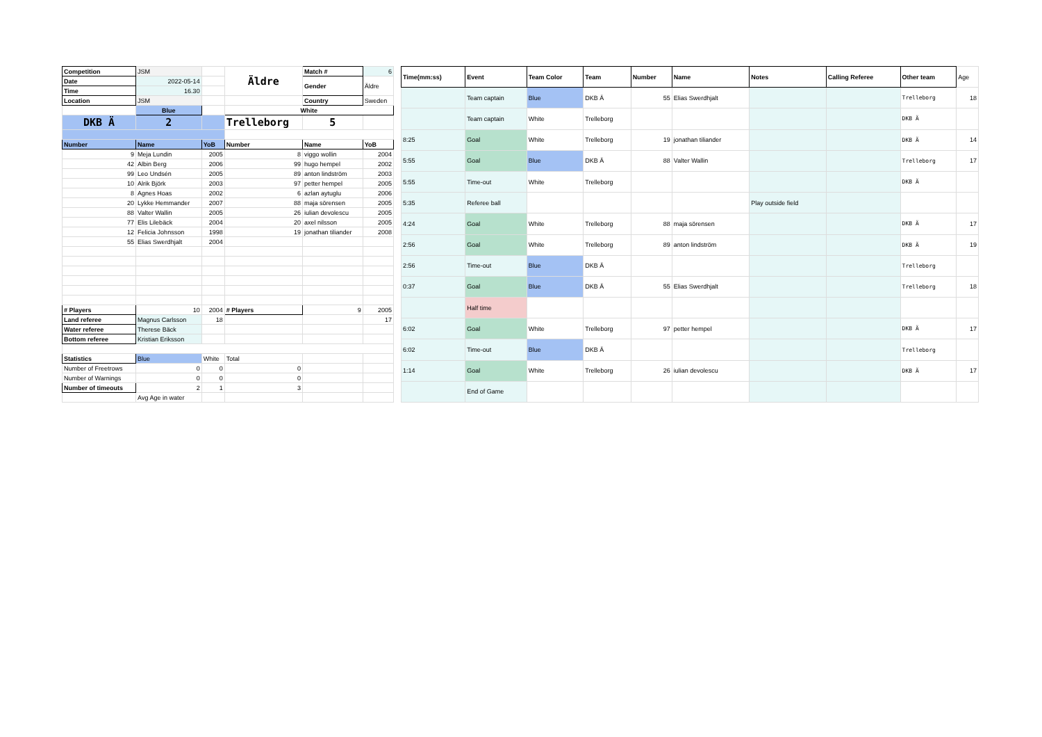| Competition | JSM | | Äldre | Match # | 6 |
| Date | 2022-05-14 | | | Gender | Äldre |
| Time | 16.30 | | | | |
| Location | JSM | | | Country | Sweden |
| | Blue | | White | | |
| DKB Ä | 2 | | Trelleborg | 5 | |
| Number | Name | YoB | Number | Name | YoB |
| 9 | Meja Lundin | 2005 | 8 | viggo wollin | 2004 |
| 42 | Albin Berg | 2006 | 99 | hugo hempel | 2002 |
| 99 | Leo Undsén | 2005 | 89 | anton lindström | 2003 |
| 10 | Alrik Björk | 2003 | 97 | petter hempel | 2005 |
| 8 | Agnes Hoas | 2002 | 6 | azlan aytuglu | 2006 |
| 20 | Lykke Hemmander | 2007 | 88 | maja sörensen | 2005 |
| 88 | Valter Wallin | 2005 | 26 | iulian devolescu | 2005 |
| 77 | Elis Lilebäck | 2004 | 20 | axel nilsson | 2005 |
| 12 | Felicia Johnsson | 1998 | 19 | jonathan tiliander | 2008 |
| 55 | Elias Swerdhjalt | 2004 | | | |
| # Players | 10 | 2004 | # Players | 9 | 2005 |
| Land referee | Magnus Carlsson | 18 | | | 17 |
| Water referee | Therese Bäck | | | | |
| Bottom referee | Kristian Eriksson | | | | |
| Statistics | Blue | White | Total | | |
| Number of Freetrows | 0 | 0 | 0 | | |
| Number of Warnings | 0 | 0 | 0 | | |
| Number of timeouts | 2 | 1 | 3 | | |
| | Avg Age in water | | | | |
| Time(mm:ss) | Event | Team Color | Team | Number | Name | Notes | Calling Referee | Other team | Age |
| | Team captain | Blue | DKB Ä | 55 | Elias Swerdhjalt | | | Trelleborg | 18 |
| | Team captain | White | Trelleborg | | | | | DKB Ä | |
| 8:25 | Goal | White | Trelleborg | 19 | jonathan tiliander | | | DKB Ä | 14 |
| 5:55 | Goal | Blue | DKB Ä | 88 | Valter Wallin | | | Trelleborg | 17 |
| 5:55 | Time-out | White | Trelleborg | | | | | DKB Ä | |
| 5:35 | Referee ball | | | | | Play outside field | | | |
| 4:24 | Goal | White | Trelleborg | 88 | maja sörensen | | | DKB Ä | 17 |
| 2:56 | Goal | White | Trelleborg | 89 | anton lindström | | | DKB Ä | 19 |
| 2:56 | Time-out | Blue | DKB Ä | | | | | Trelleborg | |
| 0:37 | Goal | Blue | DKB Ä | 55 | Elias Swerdhjalt | | | Trelleborg | 18 |
| | Half time | | | | | | | | |
| 6:02 | Goal | White | Trelleborg | 97 | petter hempel | | | DKB Ä | 17 |
| 6:02 | Time-out | Blue | DKB Ä | | | | | Trelleborg | |
| 1:14 | Goal | White | Trelleborg | 26 | iulian devolescu | | | DKB Ä | 17 |
| | End of Game | | | | | | | | |